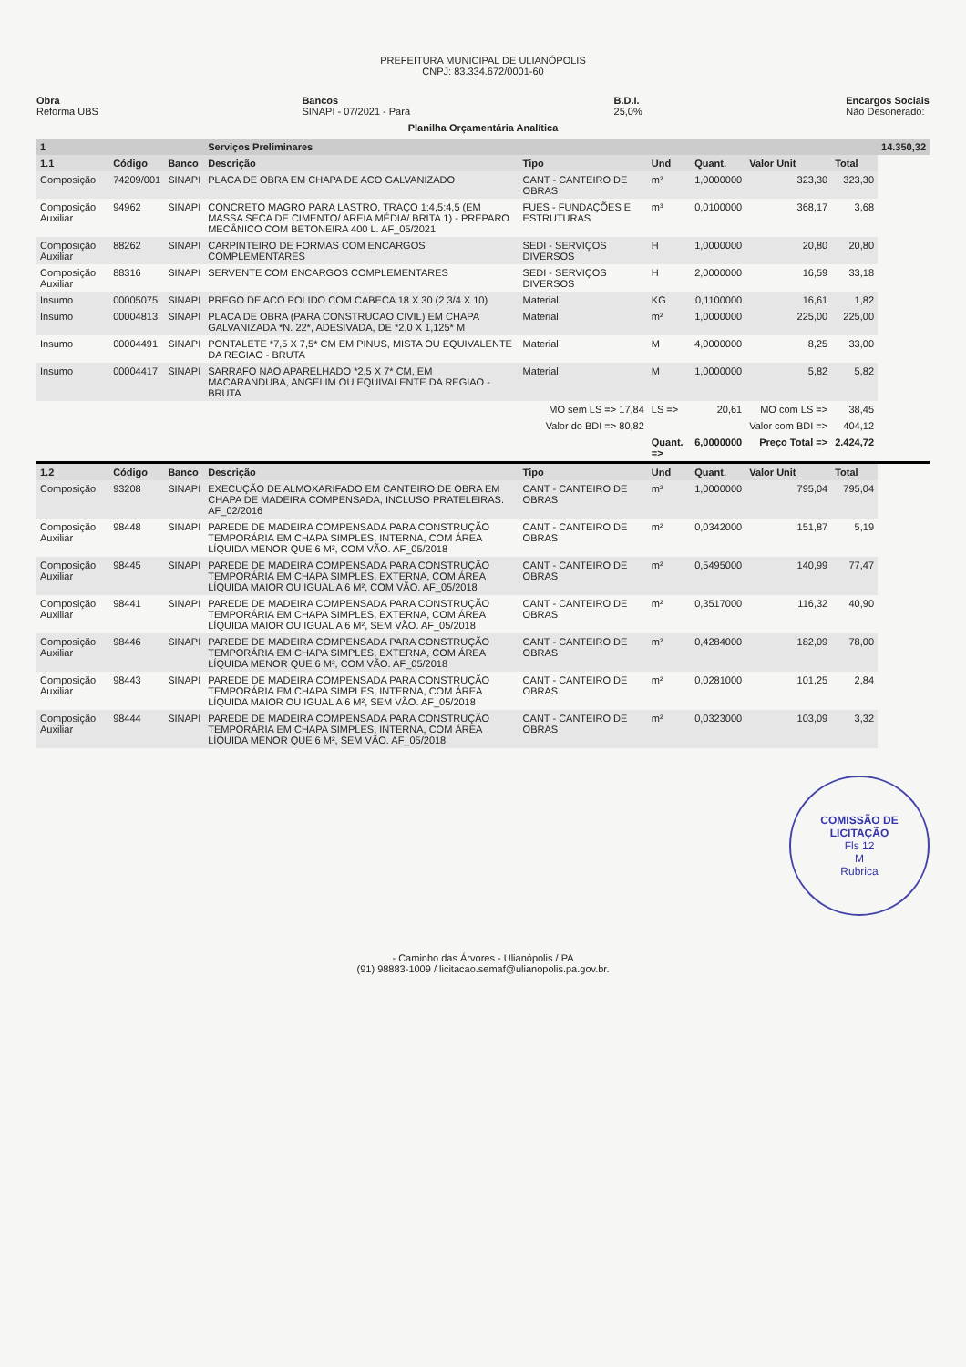PREFEITURA MUNICIPAL DE ULIANÓPOLIS
CNPJ: 83.334.672/0001-60
Obra
Reforma UBS
Bancos
SINAPI - 07/2021 - Pará
B.D.I.
25,0%
Encargos Sociais
Não Desonerado:
Planilha Orçamentária Analítica
| 1 | | | Serviços Preliminares | | | | | | 14.350,32 |
| 1.1 | Código | Banco | Descrição | Tipo | Und | Quant. | Valor Unit | Total | |
| Composição | 74209/001 | SINAPI | PLACA DE OBRA EM CHAPA DE ACO GALVANIZADO | CANT - CANTEIRO DE OBRAS | m² | 1,0000000 | 323,30 | 323,30 | |
| Composição Auxiliar | 94962 | SINAPI | CONCRETO MAGRO PARA LASTRO, TRAÇO 1:4,5:4,5 (EM MASSA SECA DE CIMENTO/ AREIA MÉDIA/ BRITA 1) - PREPARO MECÂNICO COM BETONEIRA 400 L. AF_05/2021 | FUES - FUNDAÇÕES E ESTRUTURAS | m³ | 0,0100000 | 368,17 | 3,68 | |
| Composição Auxiliar | 88262 | SINAPI | CARPINTEIRO DE FORMAS COM ENCARGOS COMPLEMENTARES | SEDI - SERVIÇOS DIVERSOS | H | 1,0000000 | 20,80 | 20,80 | |
| Composição Auxiliar | 88316 | SINAPI | SERVENTE COM ENCARGOS COMPLEMENTARES | SEDI - SERVIÇOS DIVERSOS | H | 2,0000000 | 16,59 | 33,18 | |
| Insumo | 00005075 | SINAPI | PREGO DE ACO POLIDO COM CABECA 18 X 30 (2 3/4 X 10) | Material | KG | 0,1100000 | 16,61 | 1,82 | |
| Insumo | 00004813 | SINAPI | PLACA DE OBRA (PARA CONSTRUCAO CIVIL) EM CHAPA GALVANIZADA *N. 22*, ADESIVADA, DE *2,0 X 1,125* M | Material | m² | 1,0000000 | 225,00 | 225,00 | |
| Insumo | 00004491 | SINAPI | PONTALETE *7,5 X 7,5* CM EM PINUS, MISTA OU EQUIVALENTE DA REGIAO - BRUTA | Material | M | 4,0000000 | 8,25 | 33,00 | |
| Insumo | 00004417 | SINAPI | SARRAFO NAO APARELHADO *2,5 X 7* CM, EM MACARANDUBA, ANGELIM OU EQUIVALENTE DA REGIAO - BRUTA | Material | M | 1,0000000 | 5,82 | 5,82 | |
| | | | | MO sem LS => 17,84 | LS => | 20,61 | MO com LS => | 38,45 | |
| | | | | Valor do BDI => 80,82 | | | Valor com BDI => | 404,12 | |
| | | | | | Quant. => | 6,0000000 | Preço Total => | 2.424,72 | |
| 1.2 | Código | Banco | Descrição | Tipo | Und | Quant. | Valor Unit | Total | |
| Composição | 93208 | SINAPI | EXECUÇÃO DE ALMOXARIFADO EM CANTEIRO DE OBRA EM CHAPA DE MADEIRA COMPENSADA, INCLUSO PRATELEIRAS. AF_02/2016 | CANT - CANTEIRO DE OBRAS | m² | 1,0000000 | 795,04 | 795,04 | |
| Composição Auxiliar | 98448 | SINAPI | PAREDE DE MADEIRA COMPENSADA PARA CONSTRUÇÃO TEMPORÁRIA EM CHAPA SIMPLES, INTERNA, COM ÁREA LÍQUIDA MENOR QUE 6 M², COM VÃO. AF_05/2018 | CANT - CANTEIRO DE OBRAS | m² | 0,0342000 | 151,87 | 5,19 | |
| Composição Auxiliar | 98445 | SINAPI | PAREDE DE MADEIRA COMPENSADA PARA CONSTRUÇÃO TEMPORÁRIA EM CHAPA SIMPLES, EXTERNA, COM ÁREA LÍQUIDA MAIOR OU IGUAL A 6 M², COM VÃO. AF_05/2018 | CANT - CANTEIRO DE OBRAS | m² | 0,5495000 | 140,99 | 77,47 | |
| Composição Auxiliar | 98441 | SINAPI | PAREDE DE MADEIRA COMPENSADA PARA CONSTRUÇÃO TEMPORÁRIA EM CHAPA SIMPLES, EXTERNA, COM ÁREA LÍQUIDA MAIOR OU IGUAL A 6 M², SEM VÃO. AF_05/2018 | CANT - CANTEIRO DE OBRAS | m² | 0,3517000 | 116,32 | 40,90 | |
| Composição Auxiliar | 98446 | SINAPI | PAREDE DE MADEIRA COMPENSADA PARA CONSTRUÇÃO TEMPORÁRIA EM CHAPA SIMPLES, EXTERNA, COM ÁREA LÍQUIDA MENOR QUE 6 M², COM VÃO. AF_05/2018 | CANT - CANTEIRO DE OBRAS | m² | 0,4284000 | 182,09 | 78,00 | |
| Composição Auxiliar | 98443 | SINAPI | PAREDE DE MADEIRA COMPENSADA PARA CONSTRUÇÃO TEMPORÁRIA EM CHAPA SIMPLES, INTERNA, COM ÁREA LÍQUIDA MAIOR OU IGUAL A 6 M², SEM VÃO. AF_05/2018 | CANT - CANTEIRO DE OBRAS | m² | 0,0281000 | 101,25 | 2,84 | |
| Composição Auxiliar | 98444 | SINAPI | PAREDE DE MADEIRA COMPENSADA PARA CONSTRUÇÃO TEMPORÁRIA EM CHAPA SIMPLES, INTERNA, COM ÁREA LÍQUIDA MENOR QUE 6 M², SEM VÃO. AF_05/2018 | CANT - CANTEIRO DE OBRAS | m² | 0,0323000 | 103,09 | 3,32 | |
COMISSÃO DE LICITAÇÃO
Fls 12
M
Rubrica
- Caminho das Árvores - Ulianópolis / PA
(91) 98883-1009 / licitacao.semaf@ulianopolis.pa.gov.br.